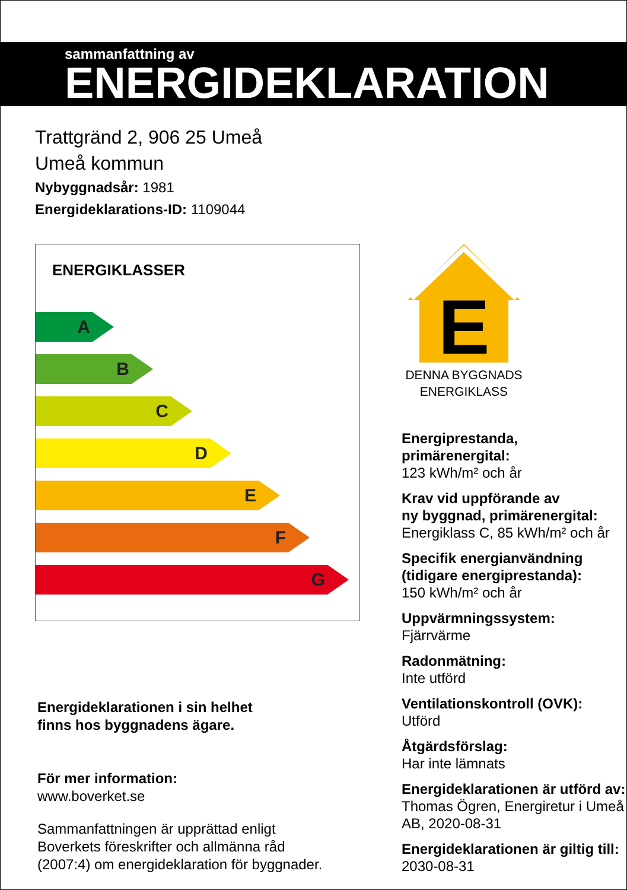sammanfattning av
ENERGIDEKLARATION
Trattgränd 2, 906 25 Umeå
Umeå kommun
Nybyggnadsår: 1981
Energideklarations-ID: 1109044
ENERGIKLASSER
A
B
C
D
E
F
G
Energideklarationen i sin helhet
finns hos byggnadens ägare.
För mer information:
www.boverket.se
Sammanfattningen är upprättad enligt
Boverkets föreskrifter och allmänna råd
(2007:4) om energideklaration för byggnader.
E
DENNA BYGGNADS
ENERGIKLASS
Energiprestanda, primärenergital:
123 kWh/m² och år
Krav vid uppförande av
ny byggnad, primärenergital:
Energiklass C, 85 kWh/m² och år
Specifik energianvändning
(tidigare energiprestanda):
150 kWh/m² och år
Uppvärmningssystem:
Fjärrvärme
Radonmätning:
Inte utförd
Ventilationskontroll (OVK):
Utförd
Åtgärdsförslag:
Har inte lämnats
Energideklarationen är utförd av:
Thomas Ögren, Energiretur i Umeå
AB, 2020-08-31
Energideklarationen är giltig till:
2030-08-31